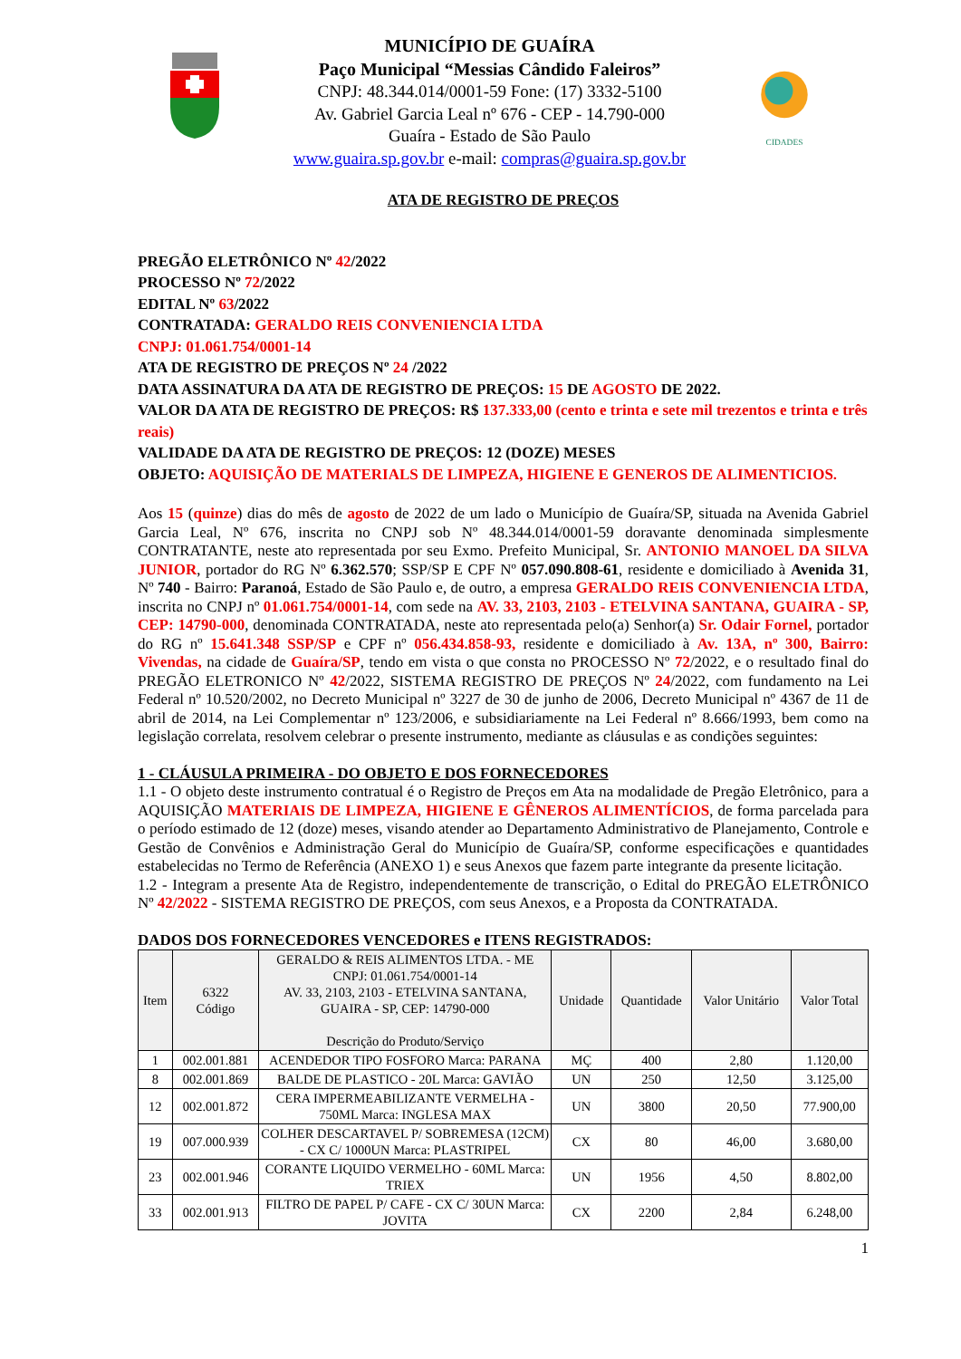MUNICÍPIO DE GUAÍRA
Paço Municipal “Messias Cândido Faleiros”
CNPJ: 48.344.014/0001-59 Fone: (17) 3332-5100
Av. Gabriel Garcia Leal nº 676 - CEP - 14.790-000
Guaíra - Estado de São Paulo
www.guaira.sp.gov.br e-mail: compras@guaira.sp.gov.br
CIDADES
ATA DE REGISTRO DE PREÇOS
PREGÃO ELETRÔNICO Nº 42/2022
PROCESSO Nº 72/2022
EDITAL Nº 63/2022
CONTRATADA: GERALDO REIS CONVENIENCIA LTDA
CNPJ: 01.061.754/0001-14
ATA DE REGISTRO DE PREÇOS Nº 24 /2022
DATA ASSINATURA DA ATA DE REGISTRO DE PREÇOS: 15 DE AGOSTO DE 2022.
VALOR DA ATA DE REGISTRO DE PREÇOS: R$ 137.333,00 (cento e trinta e sete mil trezentos e trinta e três reais)
VALIDADE DA ATA DE REGISTRO DE PREÇOS: 12 (DOZE) MESES
OBJETO: AQUISIÇÃO DE MATERIALS DE LIMPEZA, HIGIENE E GENEROS DE ALIMENTICIOS.
Aos 15 (quinze) dias do mês de agosto de 2022 de um lado o Município de Guaíra/SP, situada na Avenida Gabriel Garcia Leal, Nº 676, inscrita no CNPJ sob Nº 48.344.014/0001-59 doravante denominada simplesmente CONTRATANTE, neste ato representada por seu Exmo. Prefeito Municipal, Sr. ANTONIO MANOEL DA SILVA JUNIOR, portador do RG Nº 6.362.570; SSP/SP E CPF Nº 057.090.808-61, residente e domiciliado à Avenida 31, Nº 740 - Bairro: Paranoá, Estado de São Paulo e, de outro, a empresa GERALDO REIS CONVENIENCIA LTDA, inscrita no CNPJ nº 01.061.754/0001-14, com sede na AV. 33, 2103, 2103 - ETELVINA SANTANA, GUAIRA - SP, CEP: 14790-000, denominada CONTRATADA, neste ato representada pelo(a) Senhor(a) Sr. Odair Fornel, portador do RG nº 15.641.348 SSP/SP e CPF nº 056.434.858-93, residente e domiciliado à Av. 13A, nº 300, Bairro: Vivendas, na cidade de Guaíra/SP, tendo em vista o que consta no PROCESSO Nº 72/2022, e o resultado final do PREGÃO ELETRONICO Nº 42/2022, SISTEMA REGISTRO DE PREÇOS Nº 24/2022, com fundamento na Lei Federal nº 10.520/2002, no Decreto Municipal nº 3227 de 30 de junho de 2006, Decreto Municipal nº 4367 de 11 de abril de 2014, na Lei Complementar nº 123/2006, e subsidiariamente na Lei Federal nº 8.666/1993, bem como na legislação correlata, resolvem celebrar o presente instrumento, mediante as cláusulas e as condições seguintes:
1 - CLÁUSULA PRIMEIRA - DO OBJETO E DOS FORNECEDORES
1.1 - O objeto deste instrumento contratual é o Registro de Preços em Ata na modalidade de Pregão Eletrônico, para a AQUISIÇÃO MATERIAIS DE LIMPEZA, HIGIENE E GÊNEROS ALIMENTÍCIOS, de forma parcelada para o período estimado de 12 (doze) meses, visando atender ao Departamento Administrativo de Planejamento, Controle e Gestão de Convênios e Administração Geral do Município de Guaíra/SP, conforme especificações e quantidades estabelecidas no Termo de Referência (ANEXO 1) e seus Anexos que fazem parte integrante da presente licitação.
1.2 - Integram a presente Ata de Registro, independentemente de transcrição, o Edital do PREGÃO ELETRÔNICO Nº 42/2022 - SISTEMA REGISTRO DE PREÇOS, com seus Anexos, e a Proposta da CONTRATADA.
DADOS DOS FORNECEDORES VENCEDORES e ITENS REGISTRADOS:
| Item | 6322 Código | GERALDO & REIS ALIMENTOS LTDA. - ME CNPJ: 01.061.754/0001-14 AV. 33, 2103, 2103 - ETELVINA SANTANA, GUAIRA - SP, CEP: 14790-000 Descrição do Produto/Serviço | Unidade | Quantidade | Valor Unitário | Valor Total |
| --- | --- | --- | --- | --- | --- | --- |
| 1 | 002.001.881 | ACENDEDOR TIPO FOSFORO Marca: PARANA | MÇ | 400 | 2,80 | 1.120,00 |
| 8 | 002.001.869 | BALDE DE PLASTICO - 20L Marca: GAVIÃO | UN | 250 | 12,50 | 3.125,00 |
| 12 | 002.001.872 | CERA IMPERMEABILIZANTE VERMELHA - 750ML Marca: INGLESA MAX | UN | 3800 | 20,50 | 77.900,00 |
| 19 | 007.000.939 | COLHER DESCARTAVEL P/ SOBREMESA (12CM) - CX C/ 1000UN Marca: PLASTRIPEL | CX | 80 | 46,00 | 3.680,00 |
| 23 | 002.001.946 | CORANTE LIQUIDO VERMELHO - 60ML Marca: TRIEX | UN | 1956 | 4,50 | 8.802,00 |
| 33 | 002.001.913 | FILTRO DE PAPEL P/ CAFE - CX C/ 30UN Marca: JOVITA | CX | 2200 | 2,84 | 6.248,00 |
1